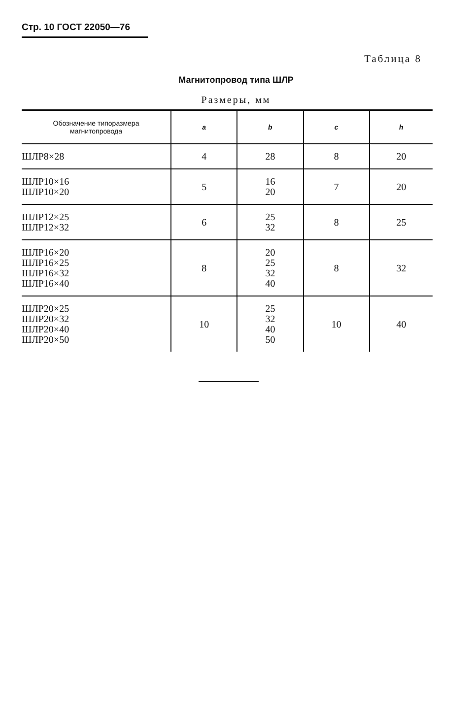Стр. 10 ГОСТ 22050—76
Таблица 8
Магнитопровод типа ШЛР
Размеры, мм
| Обозначение типоразмера магнитопровода | a | b | c | h |
| --- | --- | --- | --- | --- |
| ШЛР8×28 | 4 | 28 | 8 | 20 |
| ШЛР10×16 ШЛР10×20 | 5 | 16 20 | 7 | 20 |
| ШЛР12×25 ШЛР12×32 | 6 | 25 32 | 8 | 25 |
| ШЛР16×20 ШЛР16×25 ШЛР16×32 ШЛР16×40 | 8 | 20 25 32 40 | 8 | 32 |
| ШЛР20×25 ШЛР20×32 ШЛР20×40 ШЛР20×50 | 10 | 25 32 40 50 | 10 | 40 |